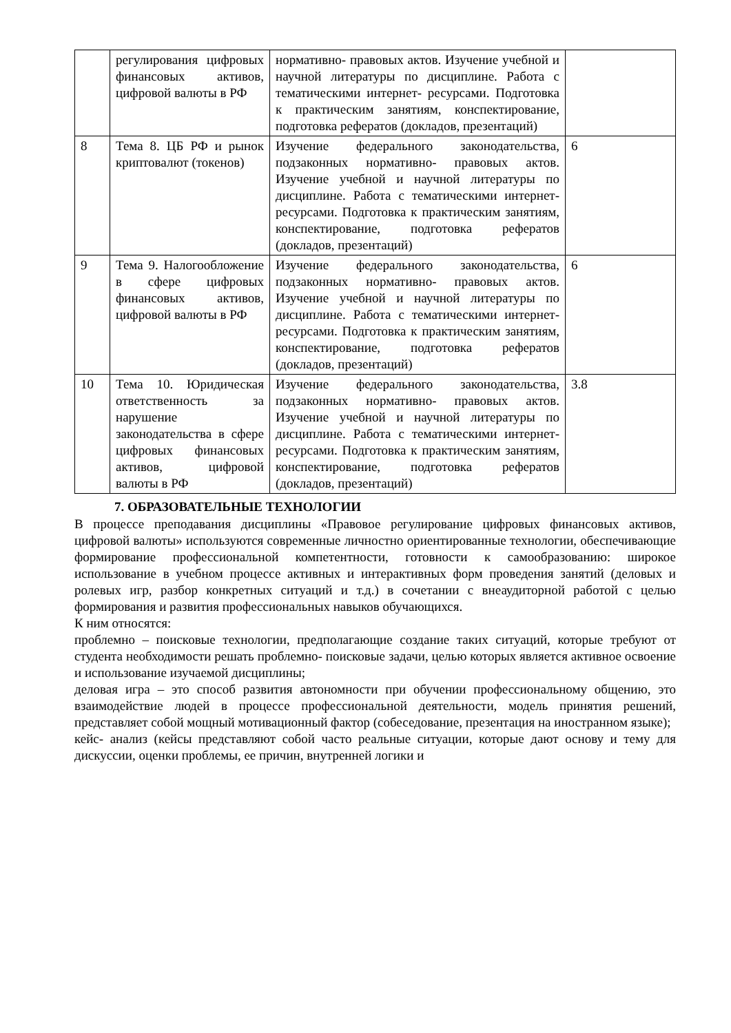| | регулирования цифровых финансовых активов, цифровой валюты в РФ | нормативно- правовых актов. Изучение учебной и научной литературы по дисциплине. Работа с тематическими интернет- ресурсами. Подготовка к практическим занятиям, конспектирование, подготовка рефератов (докладов, презентаций) | |
| 8 | Тема 8. ЦБ РФ и рынок криптовалют (токенов) | Изучение федерального законодательства, подзаконных нормативно- правовых актов. Изучение учебной и научной литературы по дисциплине. Работа с тематическими интернет- ресурсами. Подготовка к практическим занятиям, конспектирование, подготовка рефератов (докладов, презентаций) | 6 |
| 9 | Тема 9. Налогообложение в сфере цифровых финансовых активов, цифровой валюты в РФ | Изучение федерального законодательства, подзаконных нормативно- правовых актов. Изучение учебной и научной литературы по дисциплине. Работа с тематическими интернет- ресурсами. Подготовка к практическим занятиям, конспектирование, подготовка рефератов (докладов, презентаций) | 6 |
| 10 | Тема 10. Юридическая ответственность за нарушение законодательства в сфере цифровых финансовых активов, цифровой валюты в РФ | Изучение федерального законодательства, подзаконных нормативно- правовых актов. Изучение учебной и научной литературы по дисциплине. Работа с тематическими интернет- ресурсами. Подготовка к практическим занятиям, конспектирование, подготовка рефератов (докладов, презентаций) | 3.8 |
7. ОБРАЗОВАТЕЛЬНЫЕ ТЕХНОЛОГИИ
В процессе преподавания дисциплины «Правовое регулирование цифровых финансовых активов, цифровой валюты» используются современные личностно ориентированные технологии, обеспечивающие формирование профессиональной компетентности, готовности к самообразованию: широкое использование в учебном процессе активных и интерактивных форм проведения занятий (деловых и ролевых игр, разбор конкретных ситуаций и т.д.) в сочетании с внеаудиторной работой с целью формирования и развития профессиональных навыков обучающихся.
К ним относятся:
проблемно – поисковые технологии, предполагающие создание таких ситуаций, которые требуют от студента необходимости решать проблемно- поисковые задачи, целью которых является активное освоение и использование изучаемой дисциплины;
деловая игра – это способ развития автономности при обучении профессиональному общению, это взаимодействие людей в процессе профессиональной деятельности, модель принятия решений, представляет собой мощный мотивационный фактор (собеседование, презентация на иностранном языке);
кейс- анализ (кейсы представляют собой часто реальные ситуации, которые дают основу и тему для дискуссии, оценки проблемы, ее причин, внутренней логики и